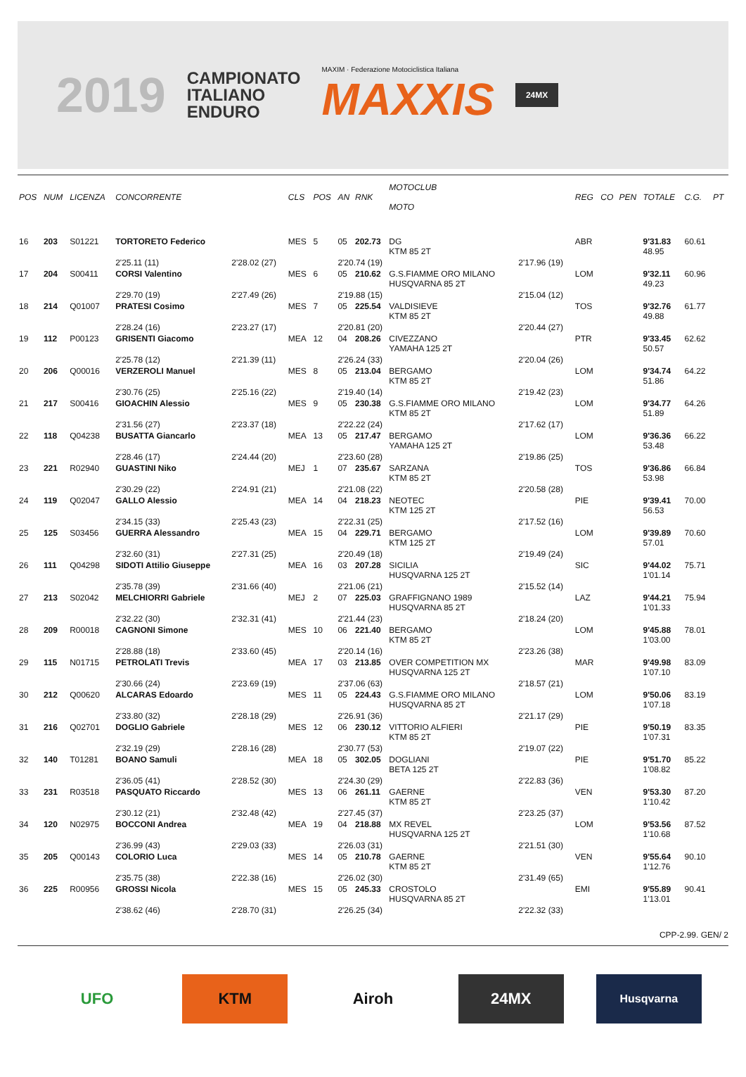2019
CAMPIONATO
ITALIANO
ENDURO
MAXIM · Federazione Motociclistica Italiana
MAXXIS
24MX
| POS | NUM | LICENZA | CONCORRENTE | | CLS | POS | AN | RNK | MOTOCLUB MOTO | | REG | CO | PEN | TOTALE | C.G. | PT |
| --- | --- | --- | --- | --- | --- | --- | --- | --- | --- | --- | --- | --- | --- | --- | --- | --- |
| 16 | 203 | S01221 | TORTORETO Federico | | MES | 5 | 05 | 202.73 | DG KTM 85 2T | | ABR | | | 9'31.83 48.95 | 60.61 | |
| | | | 2'25.11 (11) | 2'28.02 (27) | | | 2'20.74 (19) | | | 2'17.96 (19) | | | | | | |
| 17 | 204 | S00411 | CORSI Valentino | | MES | 6 | 05 | 210.62 | G.S.FIAMME ORO MILANO HUSQVARNA 85 2T | | LOM | | | 9'32.11 49.23 | 60.96 | |
| | | | 2'29.70 (19) | 2'27.49 (26) | | | 2'19.88 (15) | | | 2'15.04 (12) | | | | | | |
| 18 | 214 | Q01007 | PRATESI Cosimo | | MES | 7 | 05 | 225.54 | VALDISIEVE KTM 85 2T | | TOS | | | 9'32.76 49.88 | 61.77 | |
| | | | 2'28.24 (16) | 2'23.27 (17) | | | 2'20.81 (20) | | | 2'20.44 (27) | | | | | | |
| 19 | 112 | P00123 | GRISENTI Giacomo | | MEA | 12 | 04 | 208.26 | CIVEZZANO YAMAHA 125 2T | | PTR | | | 9'33.45 50.57 | 62.62 | |
| | | | 2'25.78 (12) | 2'21.39 (11) | | | 2'26.24 (33) | | | 2'20.04 (26) | | | | | | |
| 20 | 206 | Q00016 | VERZEROLI Manuel | | MES | 8 | 05 | 213.04 | BERGAMO KTM 85 2T | | LOM | | | 9'34.74 51.86 | 64.22 | |
| | | | 2'30.76 (25) | 2'25.16 (22) | | | 2'19.40 (14) | | | 2'19.42 (23) | | | | | | |
| 21 | 217 | S00416 | GIOACHIN Alessio | | MES | 9 | 05 | 230.38 | G.S.FIAMME ORO MILANO KTM 85 2T | | LOM | | | 9'34.77 51.89 | 64.26 | |
| | | | 2'31.56 (27) | 2'23.37 (18) | | | 2'22.22 (24) | | | 2'17.62 (17) | | | | | | |
| 22 | 118 | Q04238 | BUSATTA Giancarlo | | MEA | 13 | 05 | 217.47 | BERGAMO YAMAHA 125 2T | | LOM | | | 9'36.36 53.48 | 66.22 | |
| | | | 2'28.46 (17) | 2'24.44 (20) | | | 2'23.60 (28) | | | 2'19.86 (25) | | | | | | |
| 23 | 221 | R02940 | GUASTINI Niko | | MEJ | 1 | 07 | 235.67 | SARZANA KTM 85 2T | | TOS | | | 9'36.86 53.98 | 66.84 | |
| | | | 2'30.29 (22) | 2'24.91 (21) | | | 2'21.08 (22) | | | 2'20.58 (28) | | | | | | |
| 24 | 119 | Q02047 | GALLO Alessio | | MEA | 14 | 04 | 218.23 | NEOTEC KTM 125 2T | | PIE | | | 9'39.41 56.53 | 70.00 | |
| | | | 2'34.15 (33) | 2'25.43 (23) | | | 2'22.31 (25) | | | 2'17.52 (16) | | | | | | |
| 25 | 125 | S03456 | GUERRA Alessandro | | MEA | 15 | 04 | 229.71 | BERGAMO KTM 125 2T | | LOM | | | 9'39.89 57.01 | 70.60 | |
| | | | 2'32.60 (31) | 2'27.31 (25) | | | 2'20.49 (18) | | | 2'19.49 (24) | | | | | | |
| 26 | 111 | Q04298 | SIDOTI Attilio Giuseppe | | MEA | 16 | 03 | 207.28 | SICILIA HUSQVARNA 125 2T | | SIC | | | 9'44.02 1'01.14 | 75.71 | |
| | | | 2'35.78 (39) | 2'31.66 (40) | | | 2'21.06 (21) | | | 2'15.52 (14) | | | | | | |
| 27 | 213 | S02042 | MELCHIORRI Gabriele | | MEJ | 2 | 07 | 225.03 | GRAFFIGNANO 1989 HUSQVARNA 85 2T | | LAZ | | | 9'44.21 1'01.33 | 75.94 | |
| | | | 2'32.22 (30) | 2'32.31 (41) | | | 2'21.44 (23) | | | 2'18.24 (20) | | | | | | |
| 28 | 209 | R00018 | CAGNONI Simone | | MES | 10 | 06 | 221.40 | BERGAMO KTM 85 2T | | LOM | | | 9'45.88 1'03.00 | 78.01 | |
| | | | 2'28.88 (18) | 2'33.60 (45) | | | 2'20.14 (16) | | | 2'23.26 (38) | | | | | | |
| 29 | 115 | N01715 | PETROLATI Trevis | | MEA | 17 | 03 | 213.85 | OVER COMPETITION MX HUSQVARNA 125 2T | | MAR | | | 9'49.98 1'07.10 | 83.09 | |
| | | | 2'30.66 (24) | 2'23.69 (19) | | | 2'37.06 (63) | | | 2'18.57 (21) | | | | | | |
| 30 | 212 | Q00620 | ALCARAS Edoardo | | MES | 11 | 05 | 224.43 | G.S.FIAMME ORO MILANO HUSQVARNA 85 2T | | LOM | | | 9'50.06 1'07.18 | 83.19 | |
| | | | 2'33.80 (32) | 2'28.18 (29) | | | 2'26.91 (36) | | | 2'21.17 (29) | | | | | | |
| 31 | 216 | Q02701 | DOGLIO Gabriele | | MES | 12 | 06 | 230.12 | VITTORIO ALFIERI KTM 85 2T | | PIE | | | 9'50.19 1'07.31 | 83.35 | |
| | | | 2'32.19 (29) | 2'28.16 (28) | | | 2'30.77 (53) | | | 2'19.07 (22) | | | | | | |
| 32 | 140 | T01281 | BOANO Samuli | | MEA | 18 | 05 | 302.05 | DOGLIANI BETA 125 2T | | PIE | | | 9'51.70 1'08.82 | 85.22 | |
| | | | 2'36.05 (41) | 2'28.52 (30) | | | 2'24.30 (29) | | | 2'22.83 (36) | | | | | | |
| 33 | 231 | R03518 | PASQUATO Riccardo | | MES | 13 | 06 | 261.11 | GAERNE KTM 85 2T | | VEN | | | 9'53.30 1'10.42 | 87.20 | |
| | | | 2'30.12 (21) | 2'32.48 (42) | | | 2'27.45 (37) | | | 2'23.25 (37) | | | | | | |
| 34 | 120 | N02975 | BOCCONI Andrea | | MEA | 19 | 04 | 218.88 | MX REVEL HUSQVARNA 125 2T | | LOM | | | 9'53.56 1'10.68 | 87.52 | |
| | | | 2'36.99 (43) | 2'29.03 (33) | | | 2'26.03 (31) | | | 2'21.51 (30) | | | | | | |
| 35 | 205 | Q00143 | COLORIO Luca | | MES | 14 | 05 | 210.78 | GAERNE KTM 85 2T | | VEN | | | 9'55.64 1'12.76 | 90.10 | |
| | | | 2'35.75 (38) | 2'22.38 (16) | | | 2'26.02 (30) | | | 2'31.49 (65) | | | | | | |
| 36 | 225 | R00956 | GROSSI Nicola | | MES | 15 | 05 | 245.33 | CROSTOLO HUSQVARNA 85 2T | | EMI | | | 9'55.89 1'13.01 | 90.41 | |
| | | | 2'38.62 (46) | 2'28.70 (31) | | | 2'26.25 (34) | | | 2'22.32 (33) | | | | | | |
CPP-2.99. GEN/ 2
UFO KTM Airoh 24MX
Husqvarna